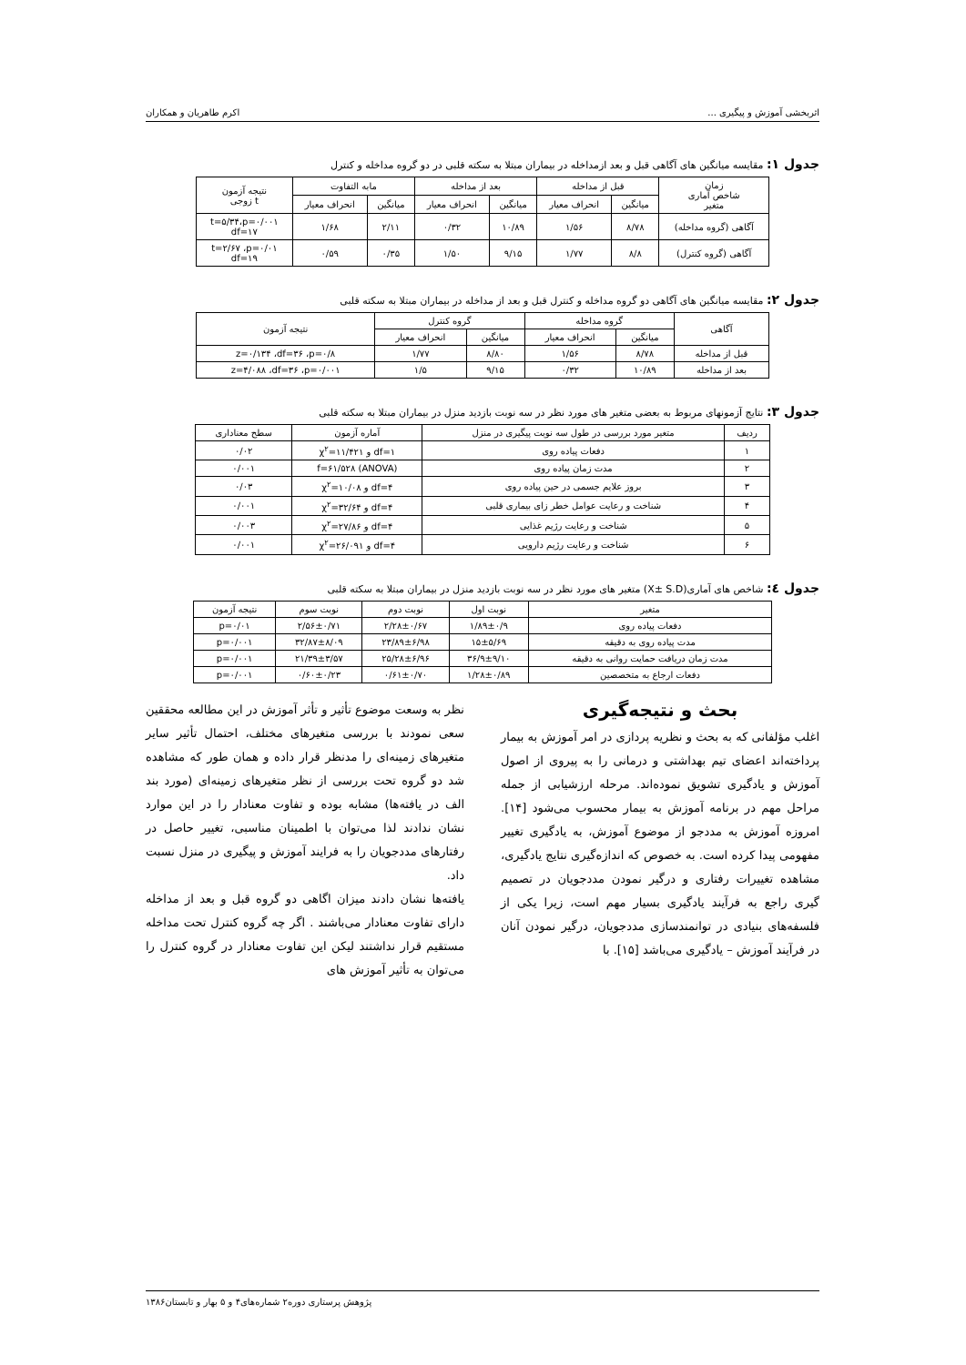اثربخشی آموزش و پیگیری ... اکرم طاهریان و همکاران
جدول ۱: مقایسه میانگین های آگاهی قبل و بعد ازمداخله در بیماران مبتلا به سکته قلبی در دو گروه مداخله و کنترل
| زمان شاخص آماری متغیر | قبل از مداخله | | بعد از مداخله | | مابه التفاوت | | نتیجه آزمون t زوجی |
| --- | --- | --- | --- | --- | --- | --- | --- |
| | میانگین | انحراف معیار | میانگین | انحراف معیار | میانگین | انحراف معیار | |
| آگاهی (گروه مداخله) | ۸/۷۸ | ۱/۵۶ | ۱۰/۸۹ | ۰/۳۲ | ۲/۱۱ | ۱/۶۸ | t=۵/۳۴،p=۰/۰۰۱ df=۱۷ |
| آگاهی (گروه کنترل) | ۸/۸ | ۱/۷۷ | ۹/۱۵ | ۱/۵۰ | ۰/۳۵ | ۰/۵۹ | t=۲/۶۷ ،p=۰/۰۱ df=۱۹ |
جدول ۲: مقایسه میانگین های آگاهی دو گروه مداخله و کنترل قبل و بعد از مداخله در بیماران مبتلا به سکته قلبی
| آگاهی | گروه مداخله | | گروه کنترل | | نتیجه آزمون |
| --- | --- | --- | --- | --- | --- |
| | میانگین | انحراف معیار | میانگین | انحراف معیار | |
| قبل از مداخله | ۸/۷۸ | ۱/۵۶ | ۸/۸۰ | ۱/۷۷ | z=۰/۱۳۴ ،df=۳۶ ،p=۰/۸ |
| بعد از مداخله | ۱۰/۸۹ | ۰/۳۲ | ۹/۱۵ | ۱/۵ | z=۴/۰۸۸ ،df=۳۶ ،p=۰/۰۰۱ |
جدول ۳: نتایج آزمونهای مربوط به بعضی متغیر های مورد نظر در سه نوبت بازدید منزل در بیماران مبتلا به سکته قلبی
| ردیف | متغیر مورد بررسی در طول سه نوبت پیگیری در منزل | آماره آزمون | سطح معناداری |
| --- | --- | --- | --- |
| ۱ | دفعات پیاده روی | df=۱ و χ<sup>۲</sup>=۱۱/۴۲۱ | ۰/۰۲ |
| ۲ | مدت زمان پیاده روی | (ANOVA) f=۶۱/۵۲۸ | ۰/۰۰۱ |
| ۳ | بروز علایم جسمی در حین پیاده روی | df=۴ و χ<sup>۲</sup>=۱۰/۰۸ | ۰/۰۳ |
| ۴ | شناخت و رعایت عوامل خطر زای بیماری قلبی | df=۴ و χ<sup>۲</sup>=۳۲/۶۴ | ۰/۰۰۱ |
| ۵ | شناخت و رعایت رژیم غذایی | df=۴ و χ<sup>۲</sup>=۲۷/۸۶ | ۰/۰۰۳ |
| ۶ | شناخت و رعایت رژیم دارویی | df=۴ و χ<sup>۲</sup>=۲۶/۰۹۱ | ۰/۰۰۱ |
جدول ٤: شاخص های آماری(X± S.D) متغیر های مورد نظر در سه نوبت بازدید منزل در بیماران مبتلا به سکته قلبی
| متغیر | نوبت اول | نوبت دوم | نوبت سوم | نتیجه آزمون |
| --- | --- | --- | --- | --- |
| دفعات پیاده روی | ۱/۸۹±۰/۹ | ۲/۲۸±۰/۶۷ | ۲/۵۶±۰/۷۱ | p=۰/۰۱ |
| مدت پیاده روی به دقیقه | ۱۵±۵/۶۹ | ۲۳/۸۹±۶/۹۸ | ۳۲/۸۷±۸/۰۹ | p=۰/۰۰۱ |
| مدت زمان دریافت حمایت روانی به دقیقه | ۳۶/۹±۹/۱۰ | ۲۵/۲۸±۶/۹۶ | ۲۱/۳۹±۳/۵۷ | p=۰/۰۰۱ |
| دفعات ارجاع به متخصصین | ۱/۲۸±۰/۸۹ | ۰/۶۱±۰/۷۰ | ۰/۶۰±۰/۲۳ | p=۰/۰۰۱ |
بحث و نتیجه‌گیری
اغلب مؤلفانی که به بحث و نظریه پردازی در امر آموزش به بیمار پرداخته‌اند اعضای تیم بهداشتی و درمانی را به پیروی از اصول آموزش و یادگیری تشویق نموده‌اند. مرحله ارزشیابی از جمله مراحل مهم در برنامه آموزش به بیمار محسوب می‌شود [۱۴]. امروزه آموزش به مددجو از موضوع آموزش، به یادگیری تغییر مفهومی پیدا کرده است. به خصوص که اندازه‌گیری نتایج یادگیری، مشاهده تغییرات رفتاری و درگیر نمودن مددجویان در تصمیم گیری راجع به فرآیند یادگیری بسیار مهم است، زیرا یکی از فلسفه‌های بنیادی در توانمندسازی مددجویان، درگیر نمودن آنان در فرآیند آموزش – یادگیری می‌باشد [۱۵]. با
نظر به وسعت موضوع تأثیر و تأثر آموزش در این مطالعه محققین سعی نمودند با بررسی متغیرهای مختلف، احتمال تأثیر سایر متغیرهای زمینه‌ای را مدنظر قرار داده و همان طور که مشاهده شد دو گروه تحت بررسی از نظر متغیرهای زمینه‌ای (مورد بند الف در یافته‌ها) مشابه بوده و تفاوت معنادار را در این موارد نشان ندادند لذا می‌توان با اطمینان مناسبی، تغییر حاصل در رفتارهای مددجویان را به فرایند آموزش و پیگیری در منزل نسبت داد.
یافته‌ها نشان دادند میزان اگاهی دو گروه قبل و بعد از مداخله دارای تفاوت معنادار می‌باشند . اگر چه گروه کنترل تحت مداخله مستقیم قرار نداشتند لیکن این تفاوت معنادار در گروه کنترل را می‌توان به تأثیر آموزش های
پژوهش پرستاری دوره۲ شماره‌های۴ و ۵ بهار و تابستان۱۳۸۶